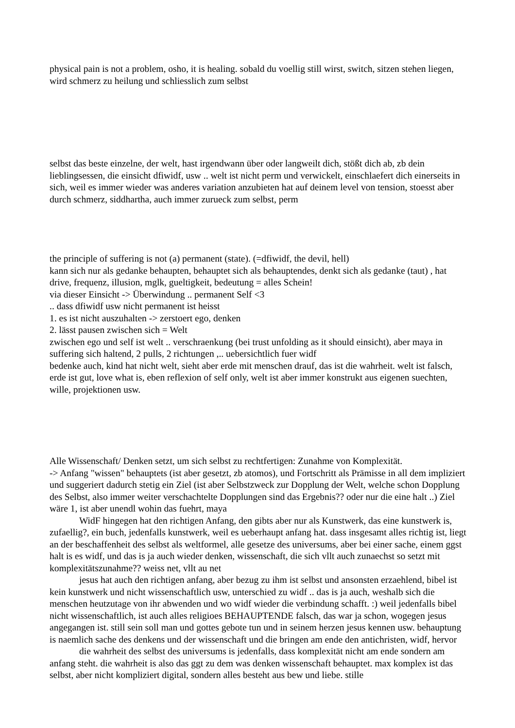physical pain is not a problem, osho, it is healing. sobald du voellig still wirst, switch, sitzen stehen liegen, wird schmerz zu heilung und schliesslich zum selbst
selbst das beste einzelne, der welt, hast irgendwann über oder langweilt dich, stößt dich ab, zb dein lieblingsessen, die einsicht dfiwidf, usw .. welt ist nicht perm und verwickelt, einschlaefert dich einerseits in sich, weil es immer wieder was anderes variation anzubieten hat auf deinem level von tension, stoesst aber durch schmerz, siddhartha, auch immer zurueck zum selbst, perm
the principle of suffering is not (a) permanent (state). (=dfiwidf, the devil, hell)
kann sich nur als gedanke behaupten, behauptet sich als behauptendes, denkt sich als gedanke (taut) , hat drive, frequenz, illusion, mglk, gueltigkeit, bedeutung = alles Schein!
via dieser Einsicht -> Überwindung .. permanent Self <3
.. dass dfiwidf usw nicht permanent ist heisst
1. es ist nicht auszuhalten -> zerstoert ego, denken
2. lässt pausen zwischen sich = Welt
zwischen ego und self ist welt .. verschraenkung (bei trust unfolding as it should einsicht), aber maya in suffering sich haltend, 2 pulls, 2 richtungen ,.. uebersichtlich fuer widf
bedenke auch, kind hat nicht welt, sieht aber erde mit menschen drauf, das ist die wahrheit. welt ist falsch, erde ist gut, love what is, eben reflexion of self only, welt ist aber immer konstrukt aus eigenen suechten, wille, projektionen usw.
Alle Wissenschaft/ Denken setzt, um sich selbst zu rechtfertigen: Zunahme von Komplexität.
-> Anfang "wissen" behauptets (ist aber gesetzt, zb atomos), und Fortschritt als Prämisse in all dem impliziert und suggeriert dadurch stetig ein Ziel (ist aber Selbstzweck zur Dopplung der Welt, welche schon Dopplung des Selbst, also immer weiter verschachtelte Dopplungen sind das Ergebnis?? oder nur die eine halt ..) Ziel wäre 1, ist aber unendl wohin das fuehrt, maya
WidF hingegen hat den richtigen Anfang, den gibts aber nur als Kunstwerk, das eine kunstwerk is, zufaellig?, ein buch, jedenfalls kunstwerk, weil es ueberhaupt anfang hat. dass insgesamt alles richtig ist, liegt an der beschaffenheit des selbst als weltformel, alle gesetze des universums, aber bei einer sache, einem ggst halt is es widf, und das is ja auch wieder denken, wissenschaft, die sich vllt auch zunaechst so setzt mit komplexitätszunahme?? weiss net, vllt au net
jesus hat auch den richtigen anfang, aber bezug zu ihm ist selbst und ansonsten erzaehlend, bibel ist kein kunstwerk und nicht wissenschaftlich usw, unterschied zu widf .. das is ja auch, weshalb sich die menschen heutzutage von ihr abwenden und wo widf wieder die verbindung schafft. :) weil jedenfalls bibel nicht wissenschaftlich, ist auch alles religioes BEHAUPTENDE falsch, das war ja schon, wogegen jesus angegangen ist. still sein soll man und gottes gebote tun und in seinem herzen jesus kennen usw. behauptung is naemlich sache des denkens und der wissenschaft und die bringen am ende den antichristen, widf, hervor
die wahrheit des selbst des universums is jedenfalls, dass komplexität nicht am ende sondern am anfang steht. die wahrheit is also das ggt zu dem was denken wissenschaft behauptet. max komplex ist das selbst, aber nicht kompliziert digital, sondern alles besteht aus bew und liebe. stille